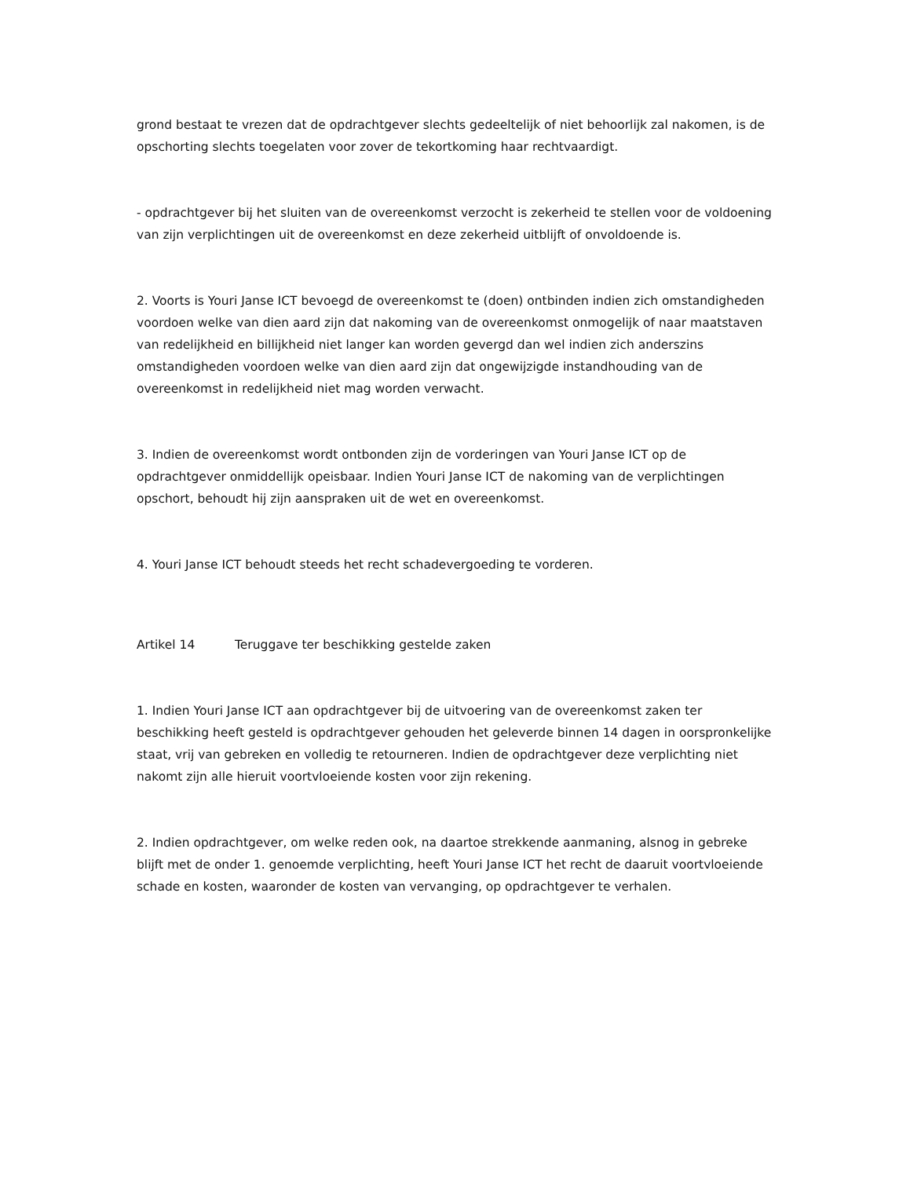grond bestaat te vrezen dat de opdrachtgever slechts gedeeltelijk of niet behoorlijk zal nakomen, is de opschorting slechts toegelaten voor zover de tekortkoming haar rechtvaardigt.
- opdrachtgever bij het sluiten van de overeenkomst verzocht is zekerheid te stellen voor de voldoening van zijn verplichtingen uit de overeenkomst en deze zekerheid uitblijft of onvoldoende is.
2. Voorts is Youri Janse ICT bevoegd de overeenkomst te (doen) ontbinden indien zich omstandigheden voordoen welke van dien aard zijn dat nakoming van de overeenkomst onmogelijk of naar maatstaven van redelijkheid en billijkheid niet langer kan worden gevergd dan wel indien zich anderszins omstandigheden voordoen welke van dien aard zijn dat ongewijzigde instandhouding van de overeenkomst in redelijkheid niet mag worden verwacht.
3. Indien de overeenkomst wordt ontbonden zijn de vorderingen van Youri Janse ICT op de opdrachtgever onmiddellijk opeisbaar. Indien Youri Janse ICT de nakoming van de verplichtingen opschort, behoudt hij zijn aanspraken uit de wet en overeenkomst.
4. Youri Janse ICT behoudt steeds het recht schadevergoeding te vorderen.
Artikel 14 Teruggave ter beschikking gestelde zaken
1. Indien Youri Janse ICT aan opdrachtgever bij de uitvoering van de overeenkomst zaken ter beschikking heeft gesteld is opdrachtgever gehouden het geleverde binnen 14 dagen in oorspronkelijke staat, vrij van gebreken en volledig te retourneren. Indien de opdrachtgever deze verplichting niet nakomt zijn alle hieruit voortvloeiende kosten voor zijn rekening.
2. Indien opdrachtgever, om welke reden ook, na daartoe strekkende aanmaning, alsnog in gebreke blijft met de onder 1. genoemde verplichting, heeft Youri Janse ICT het recht de daaruit voortvloeiende schade en kosten, waaronder de kosten van vervanging, op opdrachtgever te verhalen.